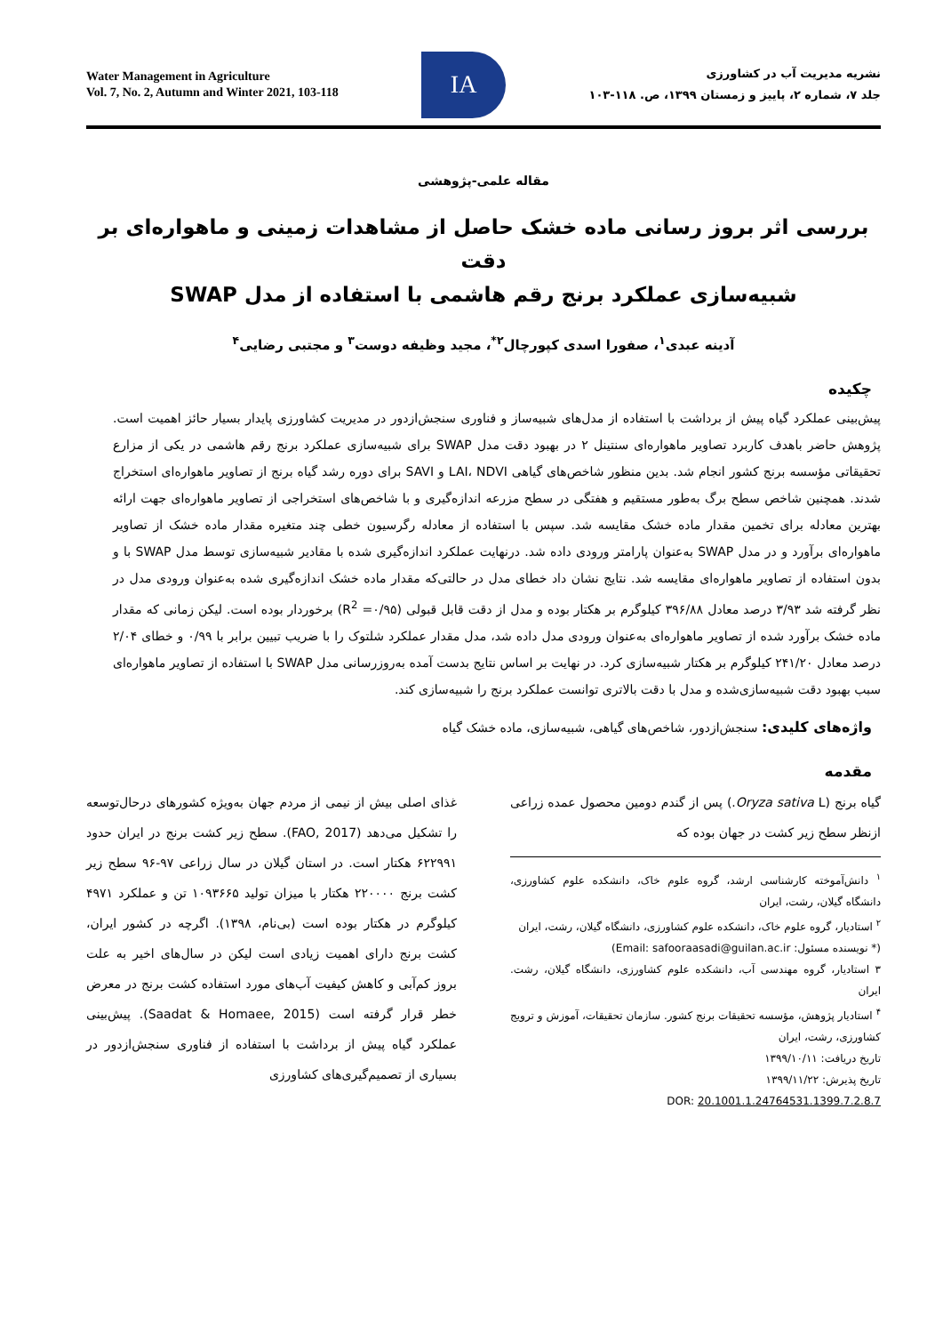Water Management in Agriculture
Vol. 7, No. 2, Autumn and Winter 2021, 103-118
IA
نشریه مدیریت آب در کشاورزی
جلد ۷، شماره ۲، پاییز و زمستان ۱۳۹۹، ص. ۱۱۸-۱۰۳
مقاله علمی-پژوهشی
بررسی اثر بروز رسانی ماده خشک حاصل از مشاهدات زمینی و ماهواره‌ای بر دقت
شبیه‌سازی عملکرد برنج رقم هاشمی با استفاده از مدل SWAP
آدینه عبدی<sup>۱</sup>، صفورا اسدی کپورچال<sup>۲*</sup>، مجید وظیفه دوست<sup>۳</sup> و مجتبی رضایی<sup>۴</sup>
چکیده
پیش‌بینی عملکرد گیاه پیش از برداشت با استفاده از مدل‌های شبیه‌ساز و فناوری سنجش‌ازدور در مدیریت کشاورزی پایدار بسیار حائز اهمیت است. پژوهش حاضر باهدف کاربرد تصاویر ماهواره‌ای سنتینل ۲ در بهبود دقت مدل SWAP برای شبیه‌سازی عملکرد برنج رقم هاشمی در یکی از مزارع تحقیقاتی مؤسسه برنج کشور انجام شد. بدین منظور شاخص‌های گیاهی LAI، NDVI و SAVI برای دوره رشد گیاه برنج از تصاویر ماهواره‌ای استخراج شدند. همچنین شاخص سطح برگ به‌طور مستقیم و هفتگی در سطح مزرعه اندازه‌گیری و با شاخص‌های استخراجی از تصاویر ماهواره‌ای جهت ارائه بهترین معادله برای تخمین مقدار ماده خشک مقایسه شد. سپس با استفاده از معادله رگرسیون خطی چند متغیره مقدار ماده خشک از تصاویر ماهواره‌ای برآورد و در مدل SWAP به‌عنوان پارامتر ورودی داده شد. درنهایت عملکرد اندازه‌گیری شده با مقادیر شبیه‌سازی توسط مدل SWAP با و بدون استفاده از تصاویر ماهواره‌ای مقایسه شد. نتایج نشان داد خطای مدل در حالتی‌که مقدار ماده خشک اندازه‌گیری شده به‌عنوان ورودی مدل در نظر گرفته شد ۳/۹۳ درصد معادل ۳۹۶/۸۸ کیلوگرم بر هکتار بوده و مدل از دقت قابل قبولی (R<sup>2</sup> =۰/۹۵) برخوردار بوده است. لیکن زمانی که مقدار ماده خشک برآورد شده از تصاویر ماهواره‌ای به‌عنوان ورودی مدل داده شد، مدل مقدار عملکرد شلتوک را با ضریب تبیین برابر با ۰/۹۹ و خطای ۲/۰۴ درصد معادل ۲۴۱/۲۰ کیلوگرم بر هکتار شبیه‌سازی کرد. در نهایت بر اساس نتایج بدست آمده به‌روزرسانی مدل SWAP با استفاده از تصاویر ماهواره‌ای سبب بهبود دقت شبیه‌سازی‌شده و مدل با دقت بالاتری توانست عملکرد برنج را شبیه‌سازی کند.
واژه‌های کلیدی: سنجش‌ازدور، شاخص‌های گیاهی، شبیه‌سازی، ماده خشک گیاه
مقدمه
گیاه برنج (Oryza sativa L.) پس از گندم دومین محصول عمده زراعی ازنظر سطح زیر کشت در جهان بوده که
<sup>۱</sup> دانش‌آموخته کارشناسی ارشد، گروه علوم خاک، دانشکده علوم کشاورزی، دانشگاه گیلان، رشت، ایران
<sup>۲</sup> استادیار، گروه علوم خاک، دانشکده علوم کشاورزی، دانشگاه گیلان، رشت، ایران
(* نویسنده مسئول: Email: safooraasadi@guilan.ac.ir)
۳ استادیار، گروه مهندسی آب، دانشکده علوم کشاورزی، دانشگاه گیلان، رشت. ایران
<sup>۴</sup> استادیار پژوهش، مؤسسه تحقیقات برنج کشور. سازمان تحقیقات، آموزش و ترویج کشاورزی، رشت، ایران
تاریخ دریافت: ۱۳۹۹/۱۰/۱۱
تاریخ پذیرش: ۱۳۹۹/۱۱/۲۲
DOR: 20.1001.1.24764531.1399.7.2.8.7
غذای اصلی بیش از نیمی از مردم جهان به‌ویژه کشورهای درحال‌توسعه را تشکیل می‌دهد (FAO, 2017). سطح زیر کشت برنج در ایران حدود ۶۲۲۹۹۱ هکتار است. در استان گیلان در سال زراعی ۹۷-۹۶ سطح زیر کشت برنج ۲۲۰۰۰۰ هکتار با میزان تولید ۱۰۹۳۶۶۵ تن و عملکرد ۴۹۷۱ کیلوگرم در هکتار بوده است (بی‌نام، ۱۳۹۸). اگرچه در کشور ایران، کشت برنج دارای اهمیت زیادی است لیکن در سال‌های اخیر به علت بروز کم‌آبی و کاهش کیفیت آب‌های مورد استفاده کشت برنج در معرض خطر قرار گرفته است (Saadat & Homaee, 2015). پیش‌بینی عملکرد گیاه پیش از برداشت با استفاده از فناوری سنجش‌ازدور در بسیاری از تصمیم‌گیری‌های کشاورزی